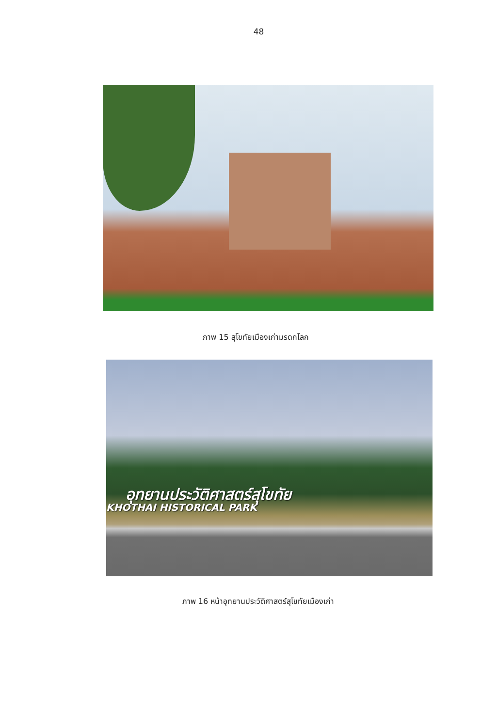48
ภาพ 15 สุโขทัยเมืองเก่ามรดกโลก
อุทยานประวัติศาสตร์สุโขทัย
KHOTHAI HISTORICAL PARK
ภาพ 16 หน้าอุทยานประวัติศาสตร์สุโขทัยเมืองเก่า